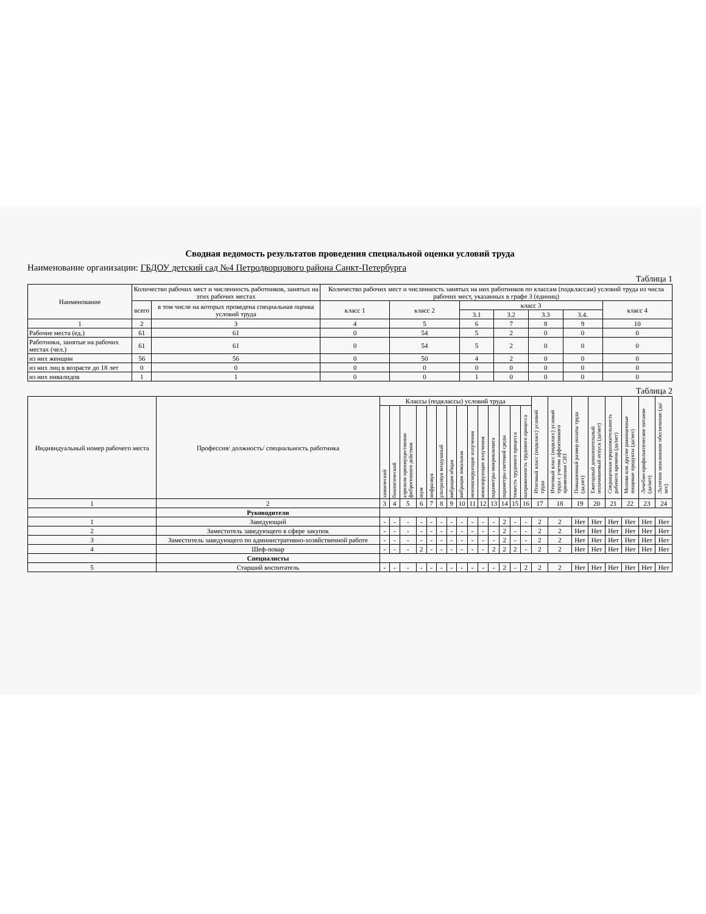Сводная ведомость результатов проведения специальной оценки условий труда
Наименование организации: ГБДОУ детский сад №4 Петродворцового района Санкт-Петербурга
Таблица 1
| Наименование | Количество рабочих мест и численность работников, занятых на этих рабочих местах | | Количество рабочих мест и численность занятых на них работников по классам (подклассам) условий труда из числа рабочих мест, указанных в графе 3 (единиц) | | | | | | |
| --- | --- | --- | --- | --- | --- | --- | --- | --- | --- |
| | всего | в том числе на которых проведена специальная оценка условий труда | класс 1 | класс 2 | класс 3 | | | | класс 4 |
| | | | | | 3.1 | 3.2 | 3.3 | 3.4. | |
| 1 | 2 | 3 | 4 | 5 | 6 | 7 | 8 | 9 | 10 |
| Рабочие места (ед.) | 61 | 61 | 0 | 54 | 5 | 2 | 0 | 0 | 0 |
| Работники, занятые на рабочих местах (чел.) | 61 | 61 | 0 | 54 | 5 | 2 | 0 | 0 | 0 |
| из них женщин | 56 | 56 | 0 | 50 | 4 | 2 | 0 | 0 | 0 |
| из них лиц в возрасте до 18 лет | 0 | 0 | 0 | 0 | 0 | 0 | 0 | 0 | 0 |
| из них инвалидов | 1 | 1 | 0 | 0 | 1 | 0 | 0 | 0 | 0 |
Таблица 2
| Индивидуальный номер рабочего места | Профессия/ должность/ специальность работника | Классы (подклассы) условий труда | | | | | | | | | | | | | | Итоговый класс (подкласс) условий труда | Итоговый класс (подкласс) условий труда с учетом эффективного применения СИЗ | Повышенный размер оплаты труда (да,нет) | Ежегодный дополнительный оплачиваемый отпуск (да/нет) | Сокращенная продолжительность рабочего времени (да/нет) | Молоко или другие равноценные пищевые продукты (да/нет) | Лечебно-профилактическое питание (да/нет) | Льготное пенсионное обеспечение (да/нет) |
| --- | --- | --- | --- | --- | --- | --- | --- | --- | --- | --- | --- | --- | --- | --- | --- | --- | --- | --- | --- | --- | --- | --- | --- |
| | | химический | биологический | аэрозоли преимущественно фиброгенного действия | шум | инфразвук | ультразвук воздушный | вибрация общая | вибрация локальная | неионизирующие излучения | ионизирующие излучения | параметры микроклимата | параметры световой среды | тяжесть трудового процесса | напряженность трудового процесса | | | | | | | | |
| 1 | 2 | 3 | 4 | 5 | 6 | 7 | 8 | 9 | 10 | 11 | 12 | 13 | 14 | 15 | 16 | 17 | 18 | 19 | 20 | 21 | 22 | 23 | 24 |
| | Руководители | | | | | | | | | | | | | | | | | | | | | | |
| 1 | Заведующий | - | - | - | - | - | - | - | - | - | - | - | 2 | - | - | 2 | 2 | Нет | Нет | Нет | Нет | Нет | Нет |
| 2 | Заместитель заведующего в сфере закупок | - | - | - | - | - | - | - | - | - | - | - | 2 | - | - | 2 | 2 | Нет | Нет | Нет | Нет | Нет | Нет |
| 3 | Заместитель заведующего по административно-хозяйственной работе | - | - | - | - | - | - | - | - | - | - | - | 2 | - | - | 2 | 2 | Нет | Нет | Нет | Нет | Нет | Нет |
| 4 | Шеф-повар | - | - | - | 2 | - | - | - | - | - | - | 2 | 2 | 2 | - | 2 | 2 | Нет | Нет | Нет | Нет | Нет | Нет |
| | Специалисты | | | | | | | | | | | | | | | | | | | | | | |
| 5 | Старший воспитатель | - | - | - | - | - | - | - | - | - | - | - | 2 | - | 2 | 2 | 2 | Нет | Нет | Нет | Нет | Нет | Нет |